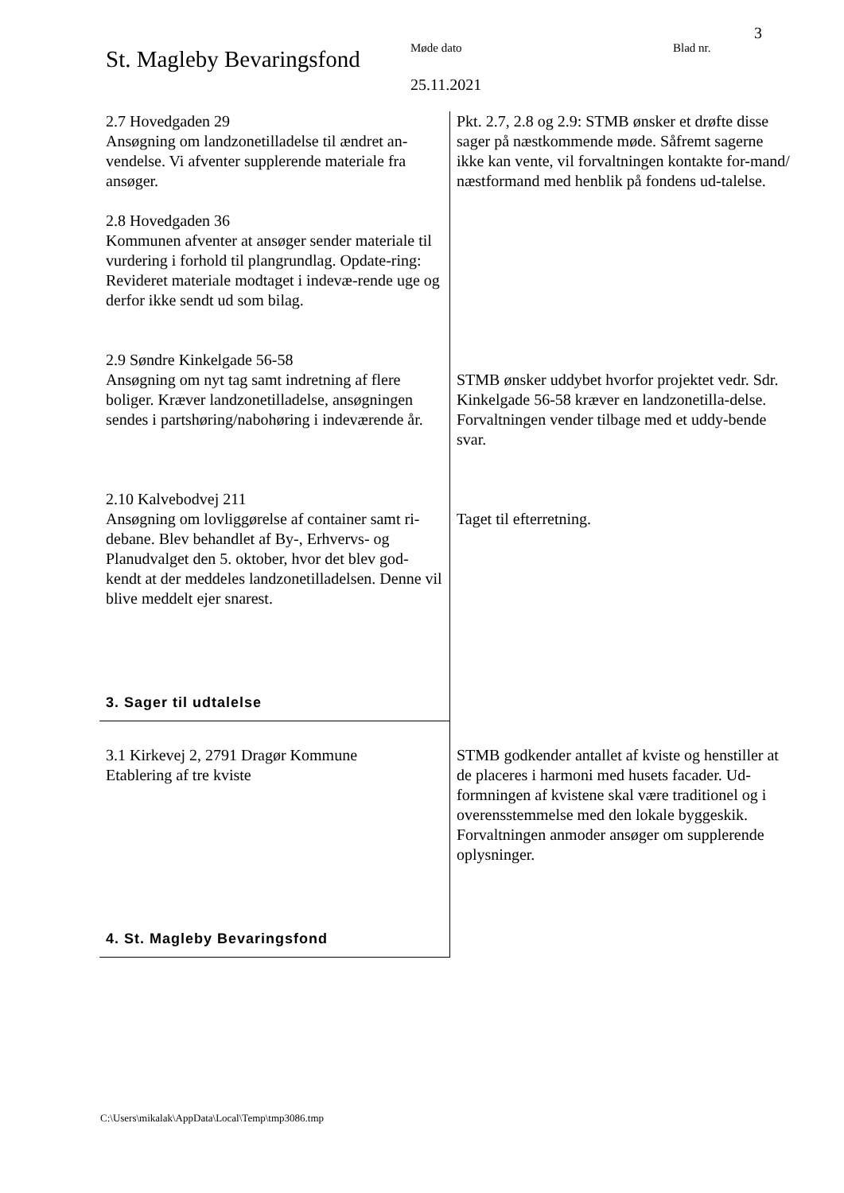3
St. Magleby Bevaringsfond
Møde dato
25.11.2021
Blad nr.
| 2.7 Hovedgaden 29 Ansøgning om landzonetilladelse til ændret an-vendelse. Vi afventer supplerende materiale fra ansøger. 2.8 Hovedgaden 36 Kommunen afventer at ansøger sender materiale til vurdering i forhold til plangrundlag. Opdate-ring: Revideret materiale modtaget i indevæ-rende uge og derfor ikke sendt ud som bilag. | Pkt. 2.7, 2.8 og 2.9: STMB ønsker et drøfte disse sager på næstkommende møde. Såfremt sagerne ikke kan vente, vil forvaltningen kontakte for-mand/ næstformand med henblik på fondens ud-talelse. |
| 2.9 Søndre Kinkelgade 56-58 Ansøgning om nyt tag samt indretning af flere boliger. Kræver landzonetilladelse, ansøgningen sendes i partshøring/nabohøring i indeværende år. | STMB ønsker uddybet hvorfor projektet vedr. Sdr. Kinkelgade 56-58 kræver en landzonetilla-delse. Forvaltningen vender tilbage med et uddy-bende svar. |
| 2.10 Kalvebodvej 211 Ansøgning om lovliggørelse af container samt ri-debane. Blev behandlet af By-, Erhvervs- og Planudvalget den 5. oktober, hvor det blev god-kendt at der meddeles landzonetilladelsen. Denne vil blive meddelt ejer snarest. 3. Sager til udtalelse | Taget til efterretning. |
| 3.1 Kirkevej 2, 2791 Dragør Kommune Etablering af tre kviste 4. St. Magleby Bevaringsfond | STMB godkender antallet af kviste og henstiller at de placeres i harmoni med husets facader. Ud-formningen af kvistene skal være traditionel og i overensstemmelse med den lokale byggeskik. Forvaltningen anmoder ansøger om supplerende oplysninger. |
C:\Users\mikalak\AppData\Local\Temp\tmp3086.tmp